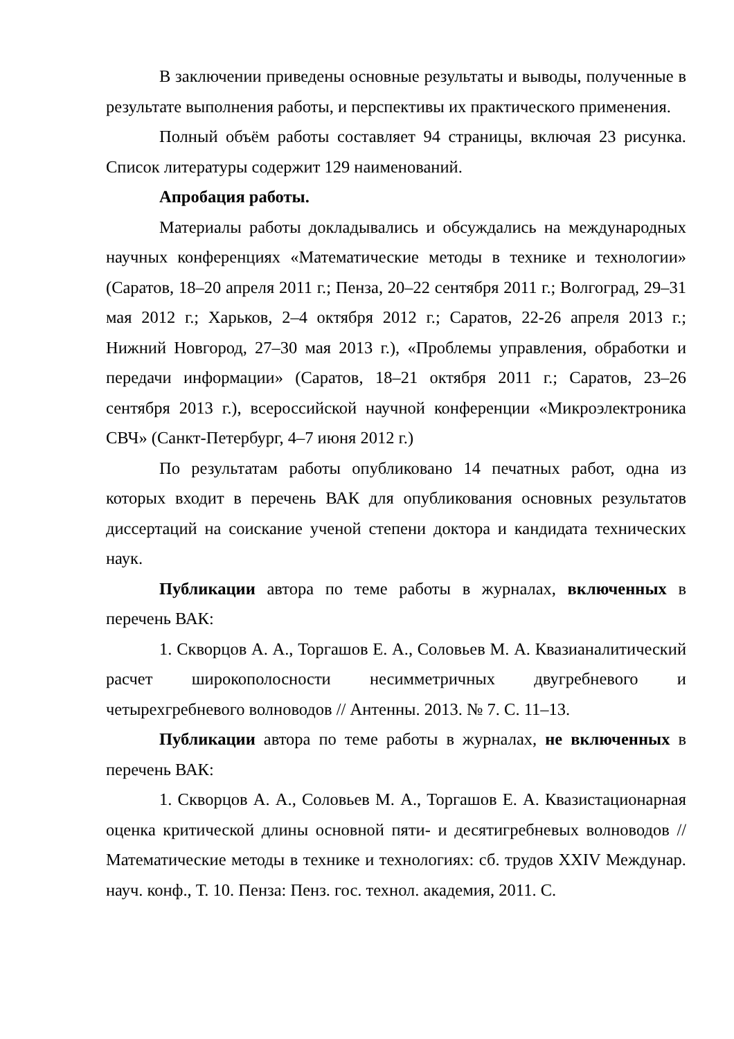В заключении приведены основные результаты и выводы, полученные в результате выполнения работы, и перспективы их практического применения.
Полный объём работы составляет 94 страницы, включая 23 рисунка. Список литературы содержит 129 наименований.
Апробация работы.
Материалы работы докладывались и обсуждались на международных научных конференциях «Математические методы в технике и технологии» (Саратов, 18–20 апреля 2011 г.; Пенза, 20–22 сентября 2011 г.; Волгоград, 29–31 мая 2012 г.; Харьков, 2–4 октября 2012 г.; Саратов, 22-26 апреля 2013 г.; Нижний Новгород, 27–30 мая 2013 г.), «Проблемы управления, обработки и передачи информации» (Саратов, 18–21 октября 2011 г.; Саратов, 23–26 сентября 2013 г.), всероссийской научной конференции «Микроэлектроника СВЧ» (Санкт-Петербург, 4–7 июня 2012 г.)
По результатам работы опубликовано 14 печатных работ, одна из которых входит в перечень ВАК для опубликования основных результатов диссертаций на соискание ученой степени доктора и кандидата технических наук.
Публикации автора по теме работы в журналах, включенных в перечень ВАК:
1. Скворцов А. А., Торгашов Е. А., Соловьев М. А. Квазианалитический расчет широкополосности несимметричных двугребневого и четырехгребневого волноводов // Антенны. 2013. № 7. С. 11–13.
Публикации автора по теме работы в журналах, не включенных в перечень ВАК:
1. Скворцов А. А., Соловьев М. А., Торгашов Е. А. Квазистационарная оценка критической длины основной пяти- и десятигребневых волноводов // Математические методы в технике и технологиях: сб. трудов XXIV Междунар. науч. конф., Т. 10. Пенза: Пенз. гос. технол. академия, 2011. С.